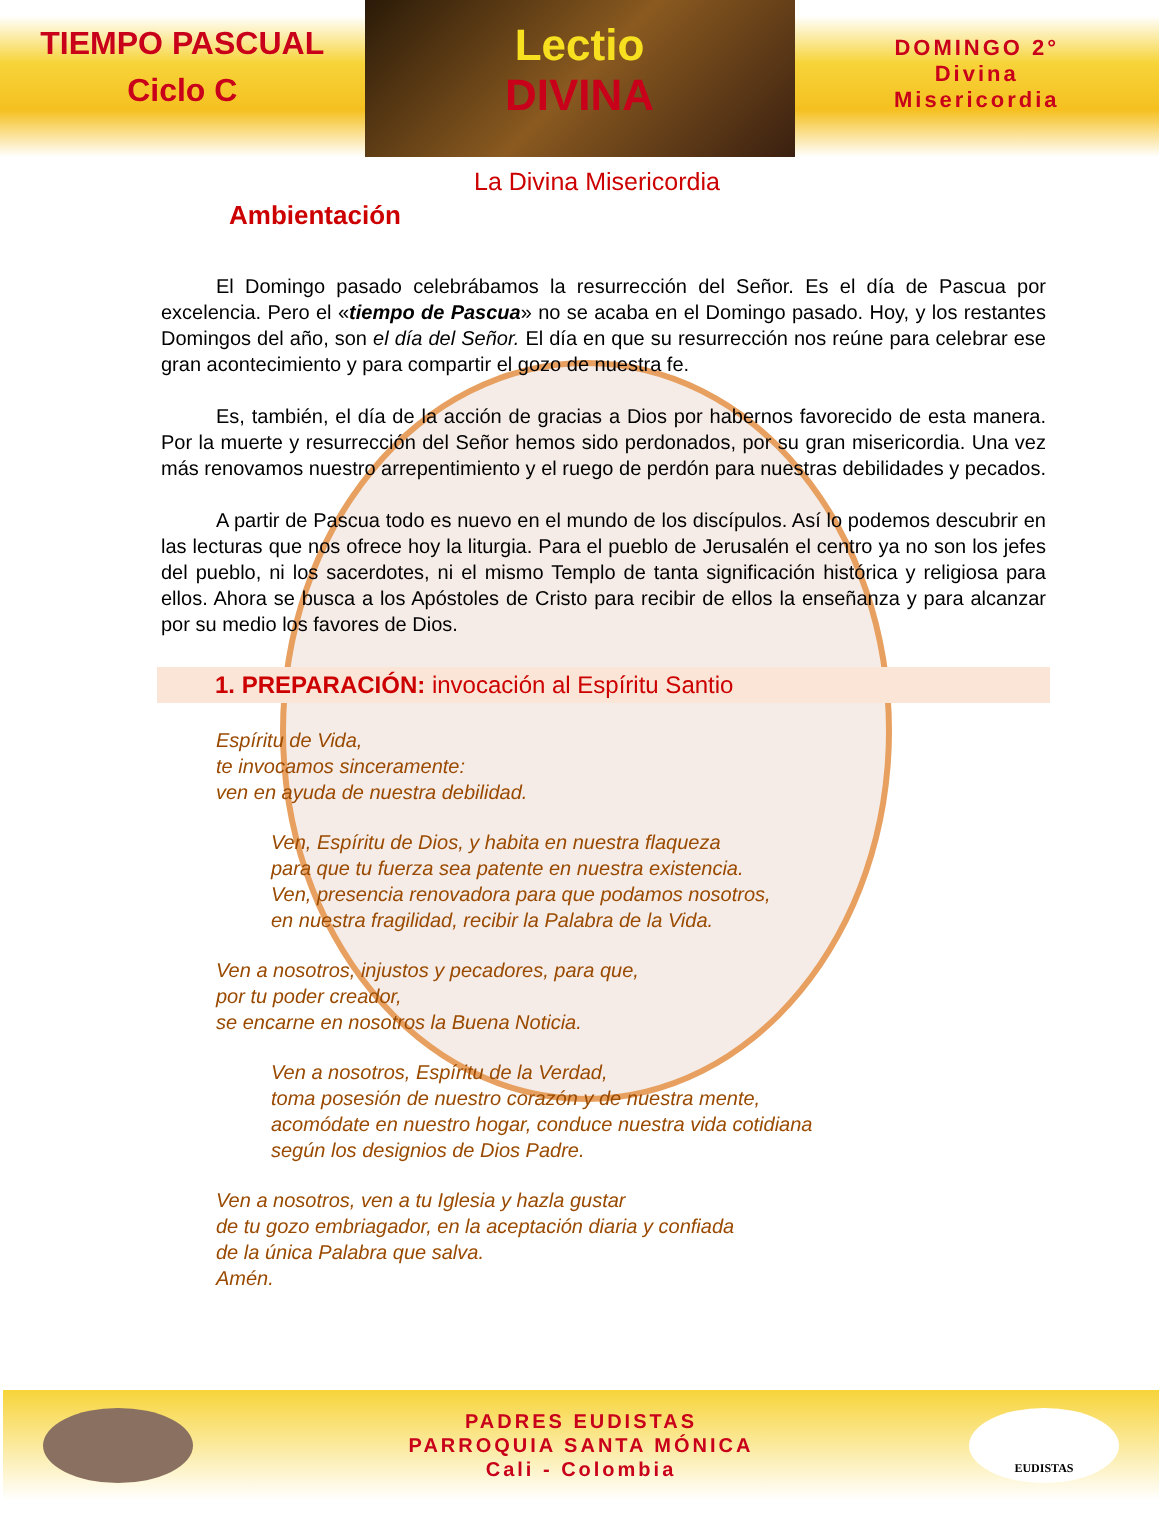TIEMPO PASCUAL
Ciclo C
Lectio
DIVINA
DOMINGO 2°
Divina
Misericordia
La Divina Misericordia
Ambientación
El Domingo pasado celebrábamos la resurrección del Señor. Es el día de Pascua por excelencia. Pero el «tiempo de Pascua» no se acaba en el Domingo pasado. Hoy, y los restantes Domingos del año, son el día del Señor. El día en que su resurrección nos reúne para celebrar ese gran acontecimiento y para compartir el gozo de nuestra fe.
Es, también, el día de la acción de gracias a Dios por habernos favorecido de esta manera. Por la muerte y resurrección del Señor hemos sido perdonados, por su gran misericordia. Una vez más renovamos nuestro arrepentimiento y el ruego de perdón para nuestras debilidades y pecados.
A partir de Pascua todo es nuevo en el mundo de los discípulos. Así lo podemos descubrir en las lecturas que nos ofrece hoy la liturgia. Para el pueblo de Jerusalén el centro ya no son los jefes del pueblo, ni los sacerdotes, ni el mismo Templo de tanta significación histórica y religiosa para ellos. Ahora se busca a los Apóstoles de Cristo para recibir de ellos la enseñanza y para alcanzar por su medio los favores de Dios.
1. PREPARACIÓN: invocación al Espíritu Santio
Espíritu de Vida,
te invocamos sinceramente:
ven en ayuda de nuestra debilidad.
Ven, Espíritu de Dios, y habita en nuestra flaqueza
para que tu fuerza sea patente en nuestra existencia.
Ven, presencia renovadora para que podamos nosotros,
en nuestra fragilidad, recibir la Palabra de la Vida.
Ven a nosotros, injustos y pecadores, para que,
por tu poder creador,
se encarne en nosotros la Buena Noticia.
Ven a nosotros, Espíritu de la Verdad,
toma posesión de nuestro corazón y de nuestra mente,
acomódate en nuestro hogar, conduce nuestra vida cotidiana
según los designios de Dios Padre.
Ven a nosotros, ven a tu Iglesia y hazla gustar
de tu gozo embriagador, en la aceptación diaria y confiada
de la única Palabra que salva.
Amén.
PADRES EUDISTAS
PARROQUIA SANTA MÓNICA
Cali - Colombia
EUDISTAS